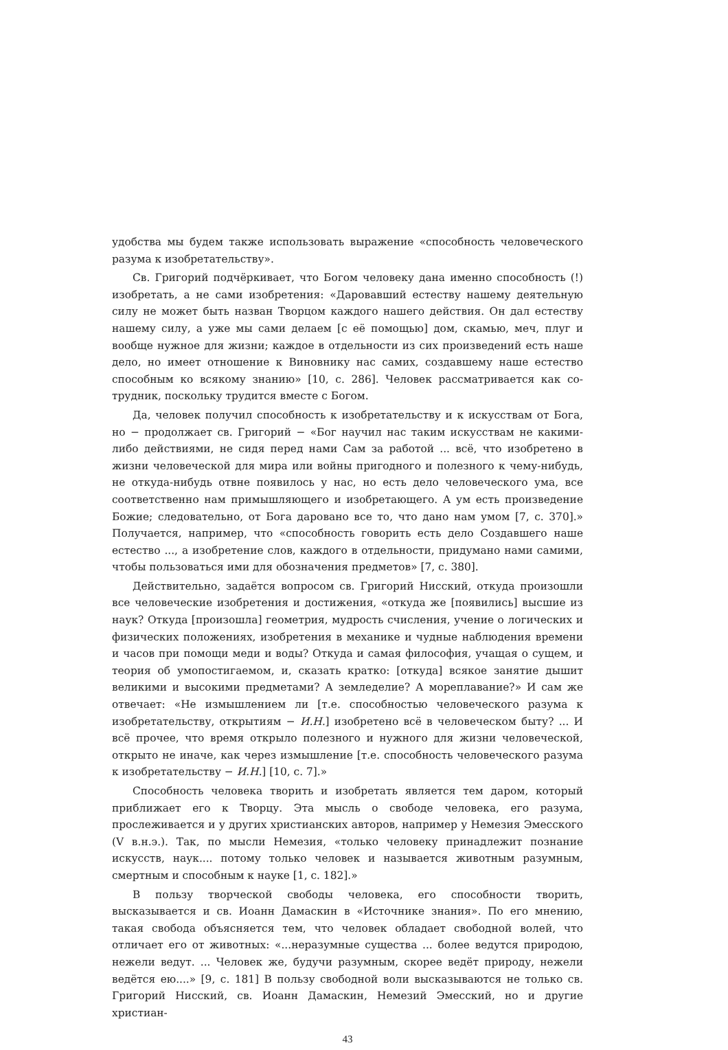удобства мы будем также использовать выражение «способность человеческого разума к изобретательству».
Св. Григорий подчёркивает, что Богом человеку дана именно способность (!) изобретать, а не сами изобретения: «Даровавший естеству нашему деятельную силу не может быть назван Творцом каждого нашего действия. Он дал естеству нашему силу, а уже мы сами делаем [с её помощью] дом, скамью, меч, плуг и вообще нужное для жизни; каждое в отдельности из сих произведений есть наше дело, но имеет отношение к Виновнику нас самих, создавшему наше естество способным ко всякому знанию» [10, с. 286]. Человек рассматривается как со-трудник, поскольку трудится вместе с Богом.
Да, человек получил способность к изобретательству и к искусствам от Бога, но − продолжает св. Григорий − «Бог научил нас таким искусствам не какими-либо действиями, не сидя перед нами Сам за работой ... всё, что изобретено в жизни человеческой для мира или войны пригодного и полезного к чему-нибудь, не откуда-нибудь отвне появилось у нас, но есть дело человеческого ума, все соответственно нам примышляющего и изобретающего. А ум есть произведение Божие; следовательно, от Бога даровано все то, что дано нам умом [7, с. 370].» Получается, например, что «способность говорить есть дело Создавшего наше естество ..., а изобретение слов, каждого в отдельности, придумано нами самими, чтобы пользоваться ими для обозначения предметов» [7, с. 380].
Действительно, задаётся вопросом св. Григорий Нисский, откуда произошли все человеческие изобретения и достижения, «откуда же [появились] высшие из наук? Откуда [произошла] геометрия, мудрость счисления, учение о логических и физических положениях, изобретения в механике и чудные наблюдения времени и часов при помощи меди и воды? Откуда и самая философия, учащая о сущем, и теория об умопостигаемом, и, сказать кратко: [откуда] всякое занятие дышит великими и высокими предметами? А земледелие? А мореплавание?» И сам же отвечает: «Не измышлением ли [т.е. способностью человеческого разума к изобретательству, открытиям − И.Н.] изобретено всё в человеческом быту? ... И всё прочее, что время открыло полезного и нужного для жизни человеческой, открыто не иначе, как через измышление [т.е. способность человеческого разума к изобретательству − И.Н.] [10, с. 7].»
Способность человека творить и изобретать является тем даром, который приближает его к Творцу. Эта мысль о свободе человека, его разума, прослеживается и у других христианских авторов, например у Немезия Эмесского (V в.н.э.). Так, по мысли Немезия, «только человеку принадлежит познание искусств, наук.... потому только человек и называется животным разумным, смертным и способным к науке [1, с. 182].»
В пользу творческой свободы человека, его способности творить, высказывается и св. Иоанн Дамаскин в «Источнике знания». По его мнению, такая свобода объясняется тем, что человек обладает свободной волей, что отличает его от животных: «...неразумные существа ... более ведутся природою, нежели ведут. ... Человек же, будучи разумным, скорее ведёт природу, нежели ведётся ею....» [9, с. 181] В пользу свободной воли высказываются не только св. Григорий Нисский, св. Иоанн Дамаскин, Немезий Эмесский, но и другие христиан-
43